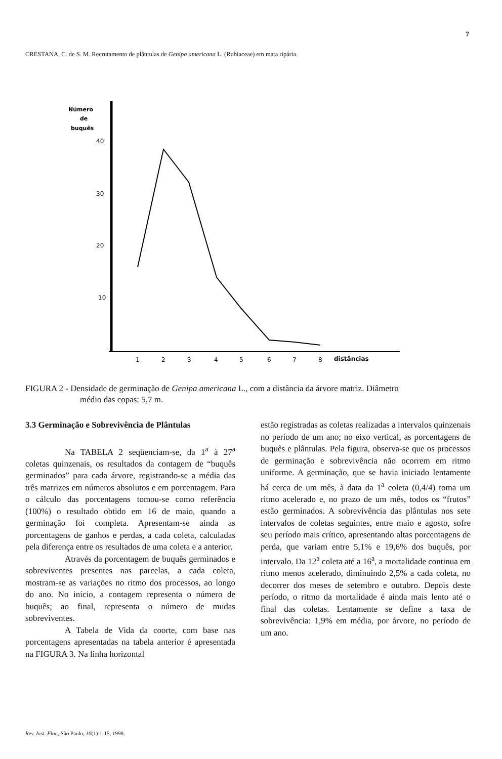7
CRESTANA, C. de S. M. Recrutamento de plântulas de Genipa americana L. (Rubiaceae) em mata ripária.
Número
de
buquês
40
30
20
10
1
2
3
4
5
6
7
8
distâncias
FIGURA 2 - Densidade de germinação de Genipa americana L., com a distância da árvore matriz. Diâmetro
médio das copas: 5,7 m.
3.3 Germinação e Sobrevivência de Plântulas
Na TABELA 2 seqüenciam-se, da 1<sup>a</sup> à 27<sup>a</sup> coletas quinzenais, os resultados da contagem de “buquês germinados” para cada árvore, registrando-se a média das três matrizes em números absolutos e em porcentagem. Para o cálculo das porcentagens tomou-se como referência (100%) o resultado obtido em 16 de maio, quando a germinação foi completa. Apresentam-se ainda as porcentagens de ganhos e perdas, a cada coleta, calculadas pela diferença entre os resultados de uma coleta e a anterior.
Através da porcentagem de buquês germinados e sobreviventes presentes nas parcelas, a cada coleta, mostram-se as variações no ritmo dos processos, ao longo do ano. No início, a contagem representa o número de buquês; ao final, representa o número de mudas sobreviventes.
A Tabela de Vida da coorte, com base nas porcentagens apresentadas na tabela anterior é apresentada na FIGURA 3. Na linha horizontal
estão registradas as coletas realizadas a intervalos quinzenais no período de um ano; no eixo vertical, as porcentagens de buquês e plântulas. Pela figura, observa-se que os processos de germinação e sobrevivência não ocorrem em ritmo uniforme. A germinação, que se havia iniciado lentamente há cerca de um mês, à data da 1<sup>a</sup> coleta (0,4/4) toma um ritmo acelerado e, no prazo de um mês, todos os “frutos” estão germinados. A sobrevivência das plântulas nos sete intervalos de coletas seguintes, entre maio e agosto, sofre seu período mais crítico, apresentando altas porcentagens de perda, que variam entre 5,1% e 19,6% dos buquês, por intervalo. Da 12<sup>a</sup> coleta até a 16<sup>a</sup>, a mortalidade continua em ritmo menos acelerado, diminuindo 2,5% a cada coleta, no decorrer dos meses de setembro e outubro. Depois deste período, o ritmo da mortalidade é ainda mais lento até o final das coletas. Lentamente se define a taxa de sobrevivência: 1,9% em média, por árvore, no período de um ano.
Rev. Inst. Flor., São Paulo, 10(1):1-15, 1998.